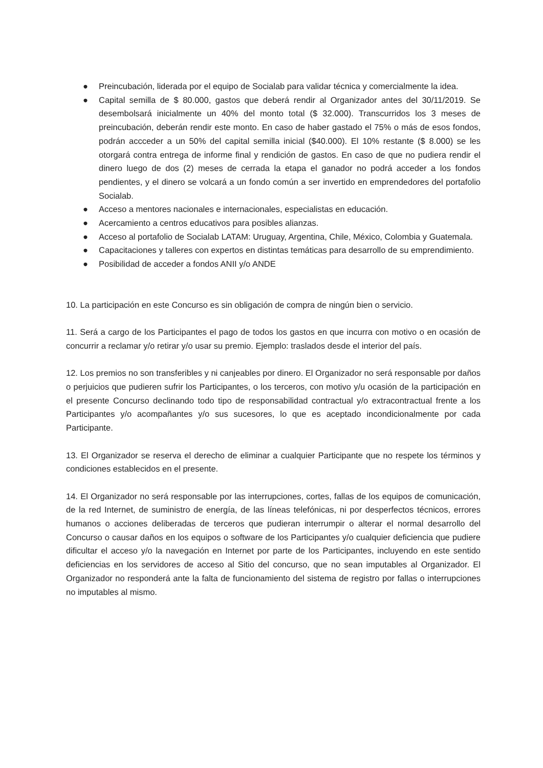● Preincubación, liderada por el equipo de Socialab para validar técnica y comercialmente la idea.
● Capital semilla de $ 80.000, gastos que deberá rendir al Organizador antes del 30/11/2019. Se desembolsará inicialmente un 40% del monto total ($ 32.000). Transcurridos los 3 meses de preincubación, deberán rendir este monto. En caso de haber gastado el 75% o más de esos fondos, podrán accceder a un 50% del capital semilla inicial ($40.000). El 10% restante ($ 8.000) se les otorgará contra entrega de informe final y rendición de gastos. En caso de que no pudiera rendir el dinero luego de dos (2) meses de cerrada la etapa el ganador no podrá acceder a los fondos pendientes, y el dinero se volcará a un fondo común a ser invertido en emprendedores del portafolio Socialab.
● Acceso a mentores nacionales e internacionales, especialistas en educación.
● Acercamiento a centros educativos para posibles alianzas.
● Acceso al portafolio de Socialab LATAM: Uruguay, Argentina, Chile, México, Colombia y Guatemala.
● Capacitaciones y talleres con expertos en distintas temáticas para desarrollo de su emprendimiento.
● Posibilidad de acceder a fondos ANII y/o ANDE
10. La participación en este Concurso es sin obligación de compra de ningún bien o servicio.
11. Será a cargo de los Participantes el pago de todos los gastos en que incurra con motivo o en ocasión de concurrir a reclamar y/o retirar y/o usar su premio. Ejemplo: traslados desde el interior del país.
12. Los premios no son transferibles y ni canjeables por dinero. El Organizador no será responsable por daños o perjuicios que pudieren sufrir los Participantes, o los terceros, con motivo y/u ocasión de la participación en el presente Concurso declinando todo tipo de responsabilidad contractual y/o extracontractual frente a los Participantes y/o acompañantes y/o sus sucesores, lo que es aceptado incondicionalmente por cada Participante.
13. El Organizador se reserva el derecho de eliminar a cualquier Participante que no respete los términos y condiciones establecidos en el presente.
14. El Organizador no será responsable por las interrupciones, cortes, fallas de los equipos de comunicación, de la red Internet, de suministro de energía, de las líneas telefónicas, ni por desperfectos técnicos, errores humanos o acciones deliberadas de terceros que pudieran interrumpir o alterar el normal desarrollo del Concurso o causar daños en los equipos o software de los Participantes y/o cualquier deficiencia que pudiere dificultar el acceso y/o la navegación en Internet por parte de los Participantes, incluyendo en este sentido deficiencias en los servidores de acceso al Sitio del concurso, que no sean imputables al Organizador. El Organizador no responderá ante la falta de funcionamiento del sistema de registro por fallas o interrupciones no imputables al mismo.